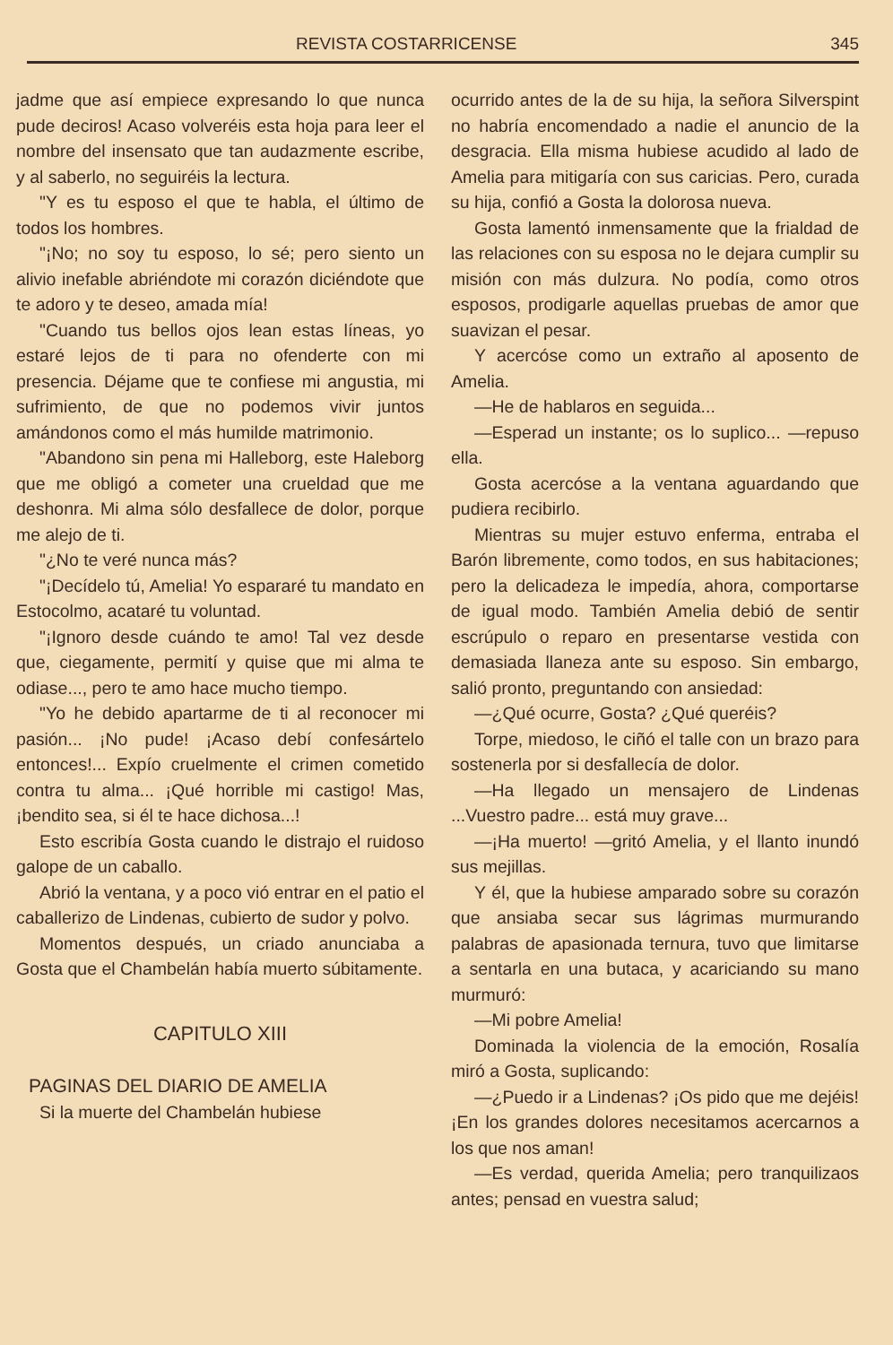REVISTA COSTARRICENSE 345
jadme que así empiece expresando lo que nunca pude deciros! Acaso volveréis esta hoja para leer el nombre del insensato que tan audazmente escribe, y al saberlo, no seguiréis la lectura.
"Y es tu esposo el que te habla, el último de todos los hombres.
"¡No; no soy tu esposo, lo sé; pero siento un alivio inefable abriéndote mi corazón diciéndote que te adoro y te deseo, amada mía!
"Cuando tus bellos ojos lean estas líneas, yo estaré lejos de ti para no ofenderte con mi presencia. Déjame que te confiese mi angustia, mi sufrimiento, de que no podemos vivir juntos amándonos como el más humilde matrimonio.
"Abandono sin pena mi Halleborg, este Haleborg que me obligó a cometer una crueldad que me deshonra. Mi alma sólo desfallece de dolor, porque me alejo de ti.
"¿No te veré nunca más?
"¡Decídelo tú, Amelia! Yo espararé tu mandato en Estocolmo, acataré tu voluntad.
"¡Ignoro desde cuándo te amo! Tal vez desde que, ciegamente, permití y quise que mi alma te odiase..., pero te amo hace mucho tiempo.
"Yo he debido apartarme de ti al reconocer mi pasión... ¡No pude! ¡Acaso debí confesártelo entonces!... Expío cruelmente el crimen cometido contra tu alma... ¡Qué horrible mi castigo! Mas, ¡bendito sea, si él te hace dichosa...!
Esto escribía Gosta cuando le distrajo el ruidoso galope de un caballo.
Abrió la ventana, y a poco vió entrar en el patio el caballerizo de Lindenas, cubierto de sudor y polvo.
Momentos después, un criado anunciaba a Gosta que el Chambelán había muerto súbitamente.
CAPITULO XIII
PAGINAS DEL DIARIO DE AMELIA
Si la muerte del Chambelán hubiese
ocurrido antes de la de su hija, la señora Silverspint no habría encomendado a nadie el anuncio de la desgracia. Ella misma hubiese acudido al lado de Amelia para mitigaría con sus caricias. Pero, curada su hija, confió a Gosta la dolorosa nueva.
Gosta lamentó inmensamente que la frialdad de las relaciones con su esposa no le dejara cumplir su misión con más dulzura. No podía, como otros esposos, prodigarle aquellas pruebas de amor que suavizan el pesar.
Y acercóse como un extraño al aposento de Amelia.
—He de hablaros en seguida...
—Esperad un instante; os lo suplico... —repuso ella.
Gosta acercóse a la ventana aguardando que pudiera recibirlo.
Mientras su mujer estuvo enferma, entraba el Barón libremente, como todos, en sus habitaciones; pero la delicadeza le impedía, ahora, comportarse de igual modo. También Amelia debió de sentir escrúpulo o reparo en presentarse vestida con demasiada llaneza ante su esposo. Sin embargo, salió pronto, preguntando con ansiedad:
—¿Qué ocurre, Gosta? ¿Qué queréis?
Torpe, miedoso, le ciñó el talle con un brazo para sostenerla por si desfallecía de dolor.
—Ha llegado un mensajero de Lindenas ...Vuestro padre... está muy grave...
—¡Ha muerto! —gritó Amelia, y el llanto inundó sus mejillas.
Y él, que la hubiese amparado sobre su corazón que ansiaba secar sus lágrimas murmurando palabras de apasionada ternura, tuvo que limitarse a sentarla en una butaca, y acariciando su mano murmuró:
—Mi pobre Amelia!
Dominada la violencia de la emoción, Rosalía miró a Gosta, suplicando:
—¿Puedo ir a Lindenas? ¡Os pido que me dejéis! ¡En los grandes dolores necesitamos acercarnos a los que nos aman!
—Es verdad, querida Amelia; pero tranquilizaos antes; pensad en vuestra salud;